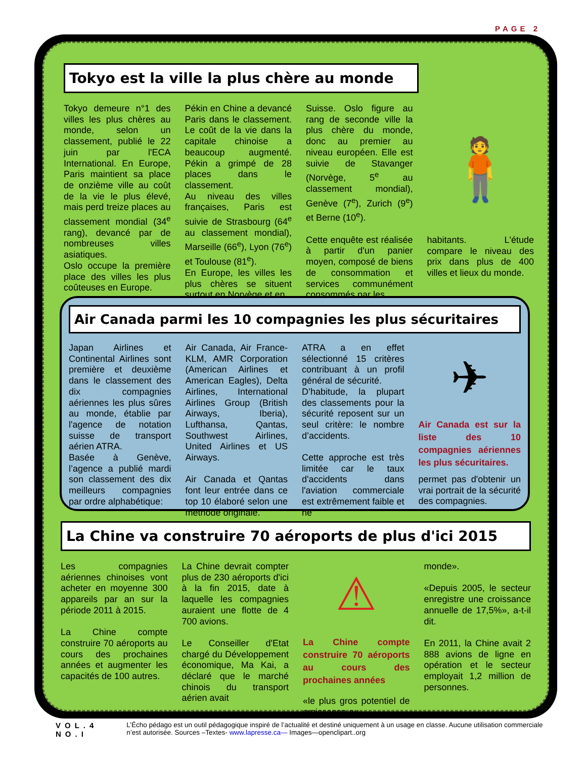PAGE 2
Tokyo est la ville la plus chère au monde
Tokyo demeure n°1 des villes les plus chères au monde, selon un classement, publié le 22 juin par l'ECA International. En Europe, Paris maintient sa place de onzième ville au coût de la vie le plus élevé, mais perd treize places au classement mondial (34<sup>e</sup> rang), devancé par de nombreuses villes asiatiques.
Oslo occupe la première place des villes les plus coûteuses en Europe.
Pékin en Chine a devancé Paris dans le classement. Le coût de la vie dans la capitale chinoise a beaucoup augmenté. Pékin a grimpé de 28 places dans le classement.
Au niveau des villes françaises, Paris est suivie de Strasbourg (64<sup>e</sup> au classement mondial), Marseille (66<sup>e</sup>), Lyon (76<sup>e</sup>) et Toulouse (81<sup>e</sup>).
En Europe, les villes les plus chères se situent surtout en Norvège et en
Suisse. Oslo figure au rang de seconde ville la plus chère du monde, donc au premier au niveau européen. Elle est suivie de Stavanger (Norvège, 5<sup>e</sup> au classement mondial), Genève (7<sup>e</sup>), Zurich (9<sup>e</sup>) et Berne (10<sup>e</sup>).
Cette enquête est réalisée à partir d'un panier moyen, composé de biens de consommation et services communément consommés par les
🧍
habitants. L'étude compare le niveau des prix dans plus de 400 villes et lieux du monde.
Air Canada parmi les 10 compagnies les plus sécuritaires
Japan Airlines et Continental Airlines sont première et deuxième dans le classement des dix compagnies aériennes les plus sûres au monde, établie par l'agence de notation suisse de transport aérien ATRA.
Basée à Genève, l’agence a publié mardi son classement des dix meilleurs compagnies par ordre alphabétique:
Air Canada, Air France-KLM, AMR Corporation (American Airlines et American Eagles), Delta Airlines, International Airlines Group (British Airways, Iberia), Lufthansa, Qantas, Southwest Airlines, United Airlines et US Airways.
Air Canada et Qantas font leur entrée dans ce top 10 élaboré selon une méthode originale.
ATRA a en effet sélectionné 15 critères contribuant à un profil général de sécurité.
D’habitude, la plupart des classements pour la sécurité reposent sur un seul critère: le nombre d’accidents.
Cette approche est très limitée car le taux d'accidents dans l'aviation commerciale est extrêmement faible et ne
✈
Air Canada est sur la liste des 10 compagnies aériennes les plus sécuritaires.
permet pas d'obtenir un vrai portrait de la sécurité des compagnies.
La Chine va construire 70 aéroports de plus d'ici 2015
Les compagnies aériennes chinoises vont acheter en moyenne 300 appareils par an sur la période 2011 à 2015.
La Chine compte construire 70 aéroports au cours des prochaines années et augmenter les capacités de 100 autres.
La Chine devrait compter plus de 230 aéroports d'ici à la fin 2015, date à laquelle les compagnies auraient une flotte de 4 700 avions.
Le Conseiller d'Etat chargé du Développement économique, Ma Kai, a déclaré que le marché chinois du transport aérien avait
⚠
La Chine compte construire 70 aéroports au cours des prochaines années
«le plus gros potentiel de croissance au
monde».
«Depuis 2005, le secteur enregistre une croissance annuelle de 17,5%», a-t-il dit.
En 2011, la Chine avait 2 888 avions de ligne en opération et le secteur employait 1,2 million de personnes.
VOL.4 NO.I L’Écho pédago est un outil pédagogique inspiré de l’actualité et destiné uniquement à un usage en classe. Aucune utilisation commerciale n’est autorisée. Sources –Textes- www.lapresse.ca— Images—openclipart..org